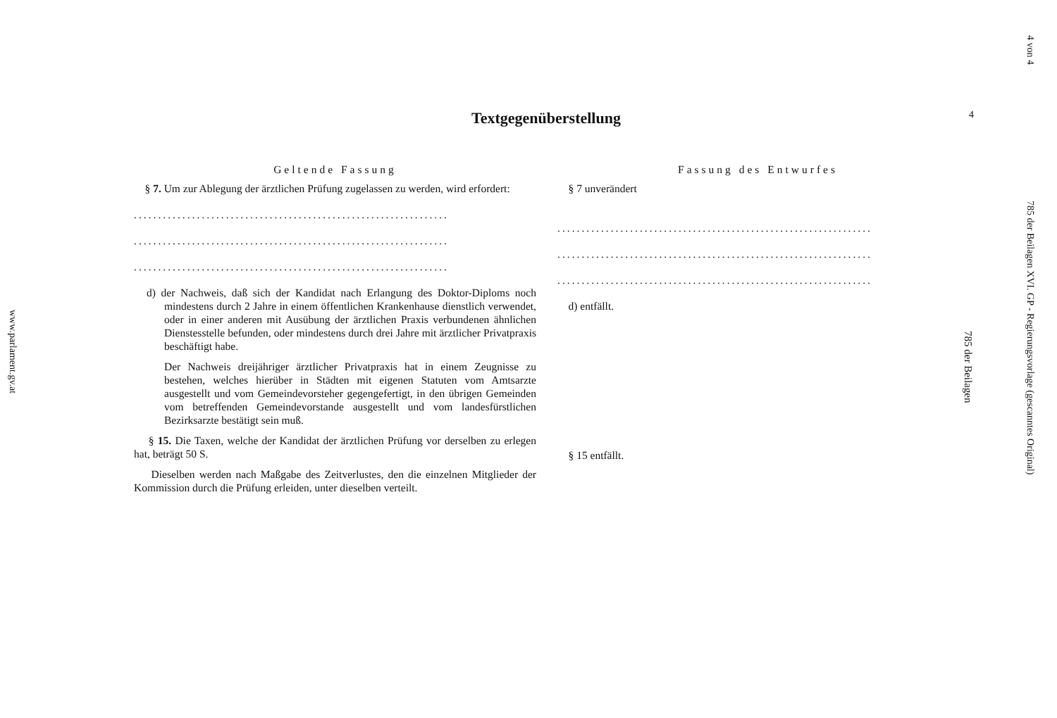www.parlament.gv.at
4 von 4
785 der Beilagen XVI. GP - Regierungsvorlage (gescanntes Original)
4
785 der Beilagen
Textgegenüberstellung
Geltende Fassung
§ 7. Um zur Ablegung der ärztlichen Prüfung zugelassen zu werden, wird erfordert:
.................................................................
.................................................................
.................................................................
d) der Nachweis, daß sich der Kandidat nach Erlangung des Doktor-Diploms noch mindestens durch 2 Jahre in einem öffentlichen Krankenhause dienstlich verwendet, oder in einer anderen mit Ausübung der ärztlichen Praxis verbundenen ähnlichen Dienstesstelle befunden, oder mindestens durch drei Jahre mit ärztlicher Privatpraxis beschäftigt habe.
Der Nachweis dreijähriger ärztlicher Privatpraxis hat in einem Zeugnisse zu bestehen, welches hierüber in Städten mit eigenen Statuten vom Amtsarzte ausgestellt und vom Gemeindevorsteher gegengefertigt, in den übrigen Gemeinden vom betreffenden Gemeindevorstande ausgestellt und vom landesfürstlichen Bezirksarzte bestätigt sein muß.
§ 15. Die Taxen, welche der Kandidat der ärztlichen Prüfung vor derselben zu erlegen hat, beträgt 50 S.
Dieselben werden nach Maßgabe des Zeitverlustes, den die einzelnen Mitglieder der Kommission durch die Prüfung erleiden, unter dieselben verteilt.
Fassung des Entwurfes
§ 7 unverändert
.................................................................
.................................................................
.................................................................
d) entfällt.
§ 15 entfällt.